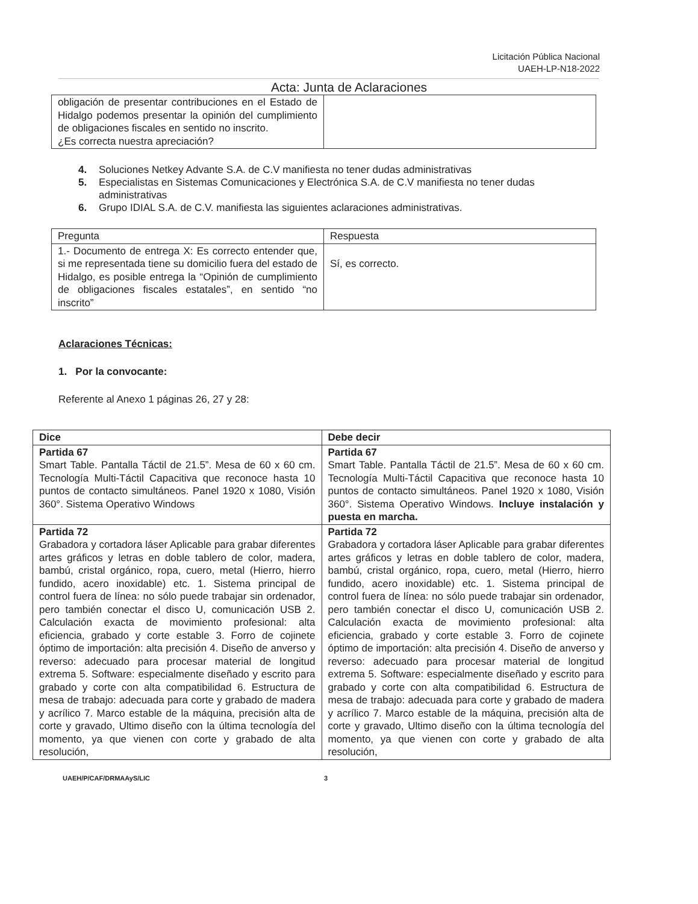Licitación Pública Nacional
UAEH-LP-N18-2022
Acta: Junta de Aclaraciones
| obligación de presentar contribuciones en el Estado de Hidalgo podemos presentar la opinión del cumplimiento de obligaciones fiscales en sentido no inscrito. ¿Es correcta nuestra apreciación? | |
4. Soluciones Netkey Advante S.A. de C.V manifiesta no tener dudas administrativas
5. Especialistas en Sistemas Comunicaciones y Electrónica S.A. de C.V manifiesta no tener dudas administrativas
6. Grupo IDIAL S.A. de C.V. manifiesta las siguientes aclaraciones administrativas.
| Pregunta | Respuesta |
| 1.- Documento de entrega X: Es correcto entender que, si me representada tiene su domicilio fuera del estado de Hidalgo, es posible entrega la “Opinión de cumplimiento de obligaciones fiscales estatales”, en sentido “no inscrito” | Sí, es correcto. |
Aclaraciones Técnicas:
1. Por la convocante:
Referente al Anexo 1 páginas 26, 27 y 28:
| Dice | Debe decir |
| Partida 67 Smart Table. Pantalla Táctil de 21.5”. Mesa de 60 x 60 cm. Tecnología Multi-Táctil Capacitiva que reconoce hasta 10 puntos de contacto simultáneos. Panel 1920 x 1080, Visión 360°. Sistema Operativo Windows | Partida 67 Smart Table. Pantalla Táctil de 21.5”. Mesa de 60 x 60 cm. Tecnología Multi-Táctil Capacitiva que reconoce hasta 10 puntos de contacto simultáneos. Panel 1920 x 1080, Visión 360°. Sistema Operativo Windows. Incluye instalación y puesta en marcha. |
| Partida 72 Grabadora y cortadora láser Aplicable para grabar diferentes artes gráficos y letras en doble tablero de color, madera, bambú, cristal orgánico, ropa, cuero, metal (Hierro, hierro fundido, acero inoxidable) etc. 1. Sistema principal de control fuera de línea: no sólo puede trabajar sin ordenador, pero también conectar el disco U, comunicación USB 2. Calculación exacta de movimiento profesional: alta eficiencia, grabado y corte estable 3. Forro de cojinete óptimo de importación: alta precisión 4. Diseño de anverso y reverso: adecuado para procesar material de longitud extrema 5. Software: especialmente diseñado y escrito para grabado y corte con alta compatibilidad 6. Estructura de mesa de trabajo: adecuada para corte y grabado de madera y acrílico 7. Marco estable de la máquina, precisión alta de corte y gravado, Ultimo diseño con la última tecnología del momento, ya que vienen con corte y grabado de alta resolución, | Partida 72 Grabadora y cortadora láser Aplicable para grabar diferentes artes gráficos y letras en doble tablero de color, madera, bambú, cristal orgánico, ropa, cuero, metal (Hierro, hierro fundido, acero inoxidable) etc. 1. Sistema principal de control fuera de línea: no sólo puede trabajar sin ordenador, pero también conectar el disco U, comunicación USB 2. Calculación exacta de movimiento profesional: alta eficiencia, grabado y corte estable 3. Forro de cojinete óptimo de importación: alta precisión 4. Diseño de anverso y reverso: adecuado para procesar material de longitud extrema 5. Software: especialmente diseñado y escrito para grabado y corte con alta compatibilidad 6. Estructura de mesa de trabajo: adecuada para corte y grabado de madera y acrílico 7. Marco estable de la máquina, precisión alta de corte y gravado, Ultimo diseño con la última tecnología del momento, ya que vienen con corte y grabado de alta resolución, |
UAEH/P/CAF/DRMAAyS/LIC 3